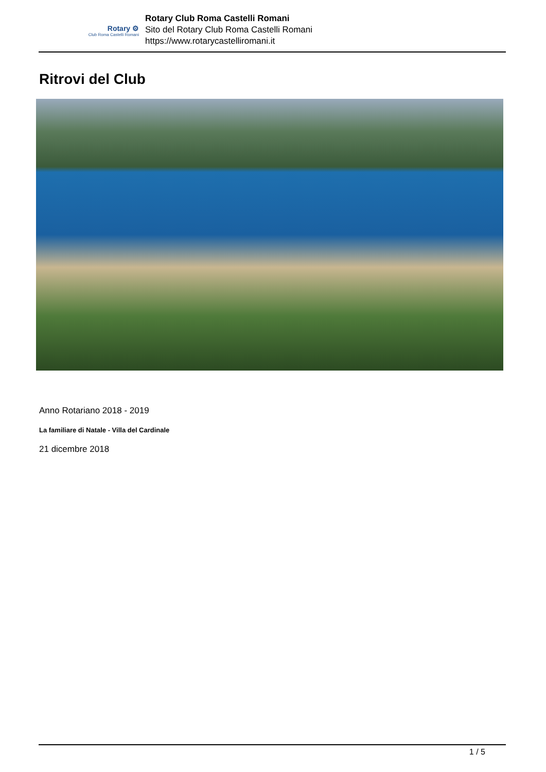Rotary ⚙
Club Roma Castelli Romani
Rotary Club Roma Castelli Romani
Sito del Rotary Club Roma Castelli Romani
https://www.rotarycastelliromani.it
Ritrovi del Club
Anno Rotariano 2018 - 2019
La familiare di Natale - Villa del Cardinale
21 dicembre 2018
1 / 5